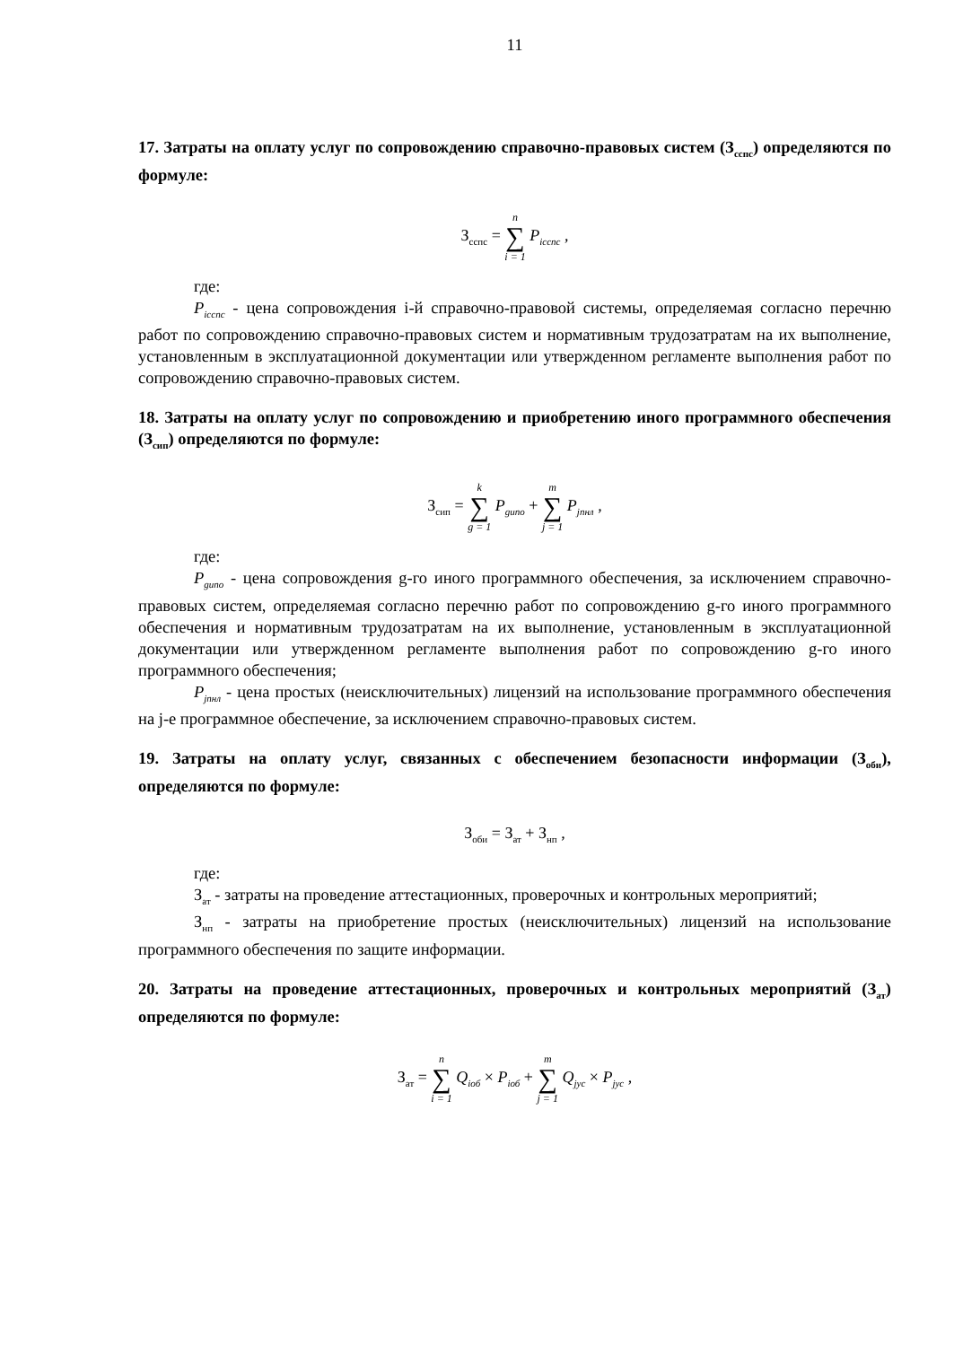11
17. Затраты на оплату услуг по сопровождению справочно-правовых систем (З<sub>сспс</sub>) определяются по формуле:
З<sub>сспс</sub> = n ∑ i = 1 P<sub>iсспс</sub> ,
где:
P<sub>iсспс</sub> - цена сопровождения i-й справочно-правовой системы, определяемая согласно перечню работ по сопровождению справочно-правовых систем и нормативным трудозатратам на их выполнение, установленным в эксплуатационной документации или утвержденном регламенте выполнения работ по сопровождению справочно-правовых систем.
18. Затраты на оплату услуг по сопровождению и приобретению иного программного обеспечения (З<sub>сип</sub>) определяются по формуле:
З<sub>сип</sub> = k ∑ g = 1 P<sub>gипо</sub> + m ∑ j = 1 P<sub>jпнл</sub> ,
где:
P<sub>gипо</sub> - цена сопровождения g-го иного программного обеспечения, за исключением справочно-правовых систем, определяемая согласно перечню работ по сопровождению g-го иного программного обеспечения и нормативным трудозатратам на их выполнение, установленным в эксплуатационной документации или утвержденном регламенте выполнения работ по сопровождению g-го иного программного обеспечения;
P<sub>jпнл</sub> - цена простых (неисключительных) лицензий на использование программного обеспечения на j-е программное обеспечение, за исключением справочно-правовых систем.
19. Затраты на оплату услуг, связанных с обеспечением безопасности информации (З<sub>оби</sub>), определяются по формуле:
З<sub>оби</sub> = З<sub>ат</sub> + З<sub>нп</sub> ,
где:
З<sub>ат</sub> - затраты на проведение аттестационных, проверочных и контрольных мероприятий;
З<sub>нп</sub> - затраты на приобретение простых (неисключительных) лицензий на использование программного обеспечения по защите информации.
20. Затраты на проведение аттестационных, проверочных и контрольных мероприятий (З<sub>ат</sub>) определяются по формуле:
З<sub>ат</sub> = n ∑ i = 1 Q<sub>iоб</sub> × P<sub>iоб</sub> + m ∑ j = 1 Q<sub>jус</sub> × P<sub>jус</sub> ,